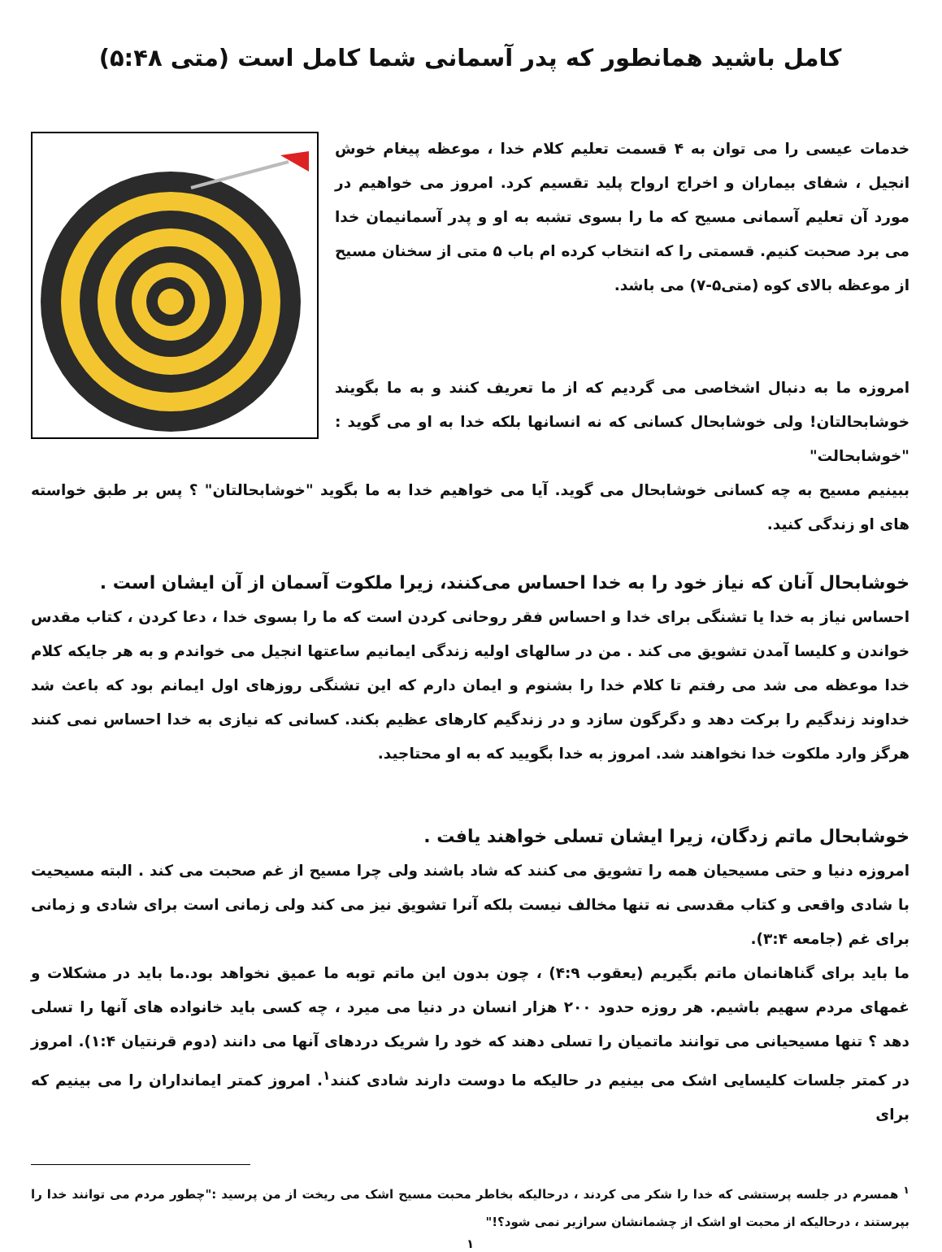کامل باشید همانطور که پدر آسمانی شما کامل است (متی ۵:۴۸)
خدمات عیسی را می توان به ۴ قسمت تعلیم کلام خدا ، موعظه پیغام خوش انجیل ، شفای بیماران و اخراج ارواح پلید تقسیم کرد. امروز می خواهیم در مورد آن تعلیم آسمانی مسیح که ما را بسوی تشبه به او و پدر آسمانیمان خدا می برد صحبت کنیم. قسمتی را که انتخاب کرده ام باب ۵ متی از سخنان مسیح از موعظه بالای کوه (متی۵-۷) می باشد.
امروزه ما به دنبال اشخاصی می گردیم که از ما تعریف کنند و به ما بگویند خوشابحالتان! ولی خوشابحال کسانی که نه انسانها بلکه خدا به او می گوید : "خوشابحالت"
ببینیم مسیح به چه کسانی خوشابحال می گوید. آیا می خواهیم خدا به ما بگوید "خوشابحالتان" ؟ پس بر طبق خواسته های او زندگی کنید.
خوشابحال آنان که نیاز خود را به خدا احساس می‌کنند، زیرا ملکوت آسمان از آن ایشان است .
احساس نیاز به خدا یا تشنگی برای خدا و احساس فقر روحانی کردن است که ما را بسوی خدا ، دعا کردن ، کتاب مقدس خواندن و کلیسا آمدن تشویق می کند . من در سالهای اولیه زندگی ایمانیم ساعتها انجیل می خواندم و به هر جایکه کلام خدا موعظه می شد می رفتم تا کلام خدا را بشنوم و ایمان دارم که این تشنگی روزهای اول ایمانم بود که باعث شد خداوند زندگیم را برکت دهد و دگرگون سازد و در زندگیم کارهای عظیم بکند. کسانی که نیازی به خدا احساس نمی کنند هرگز وارد ملکوت خدا نخواهند شد. امروز به خدا بگویید که به او محتاجید.
خوشابحال ماتم زدگان، زیرا ایشان تسلی خواهند یافت .
امروزه دنیا و حتی مسیحیان همه را تشویق می کنند که شاد باشند ولی چرا مسیح از غم صحبت می کند . البته مسیحیت با شادی واقعی و کتاب مقدسی نه تنها مخالف نیست بلکه آنرا تشویق نیز می کند ولی زمانی است برای شادی و زمانی برای غم (جامعه ۳:۴).
ما باید برای گناهانمان ماتم بگیریم (یعقوب ۴:۹) ، چون بدون این ماتم توبه ما عمیق نخواهد بود.ما باید در مشکلات و غمهای مردم سهیم باشیم. هر روزه حدود ۲۰۰ هزار انسان در دنیا می میرد ، چه کسی باید خانواده های آنها را تسلی دهد ؟ تنها مسیحیانی می توانند ماتمیان را تسلی دهند که خود را شریک دردهای آنها می دانند (دوم قرنتیان ۱:۴). امروز در کمتر جلسات کلیسایی اشک می بینیم در حالیکه ما دوست دارند شادی کنند<sup>۱</sup>. امروز کمتر ایمانداران را می بینیم که برای
<sup>۱</sup> همسرم در جلسه پرستشی که خدا را شکر می کردند ، درحالیکه بخاطر محبت مسیح اشک می ریخت از من پرسید :"چطور مردم می توانند خدا را بپرستند ، درحالیکه از محبت او اشک از چشمانشان سرازیر نمی شود؟!"
۱